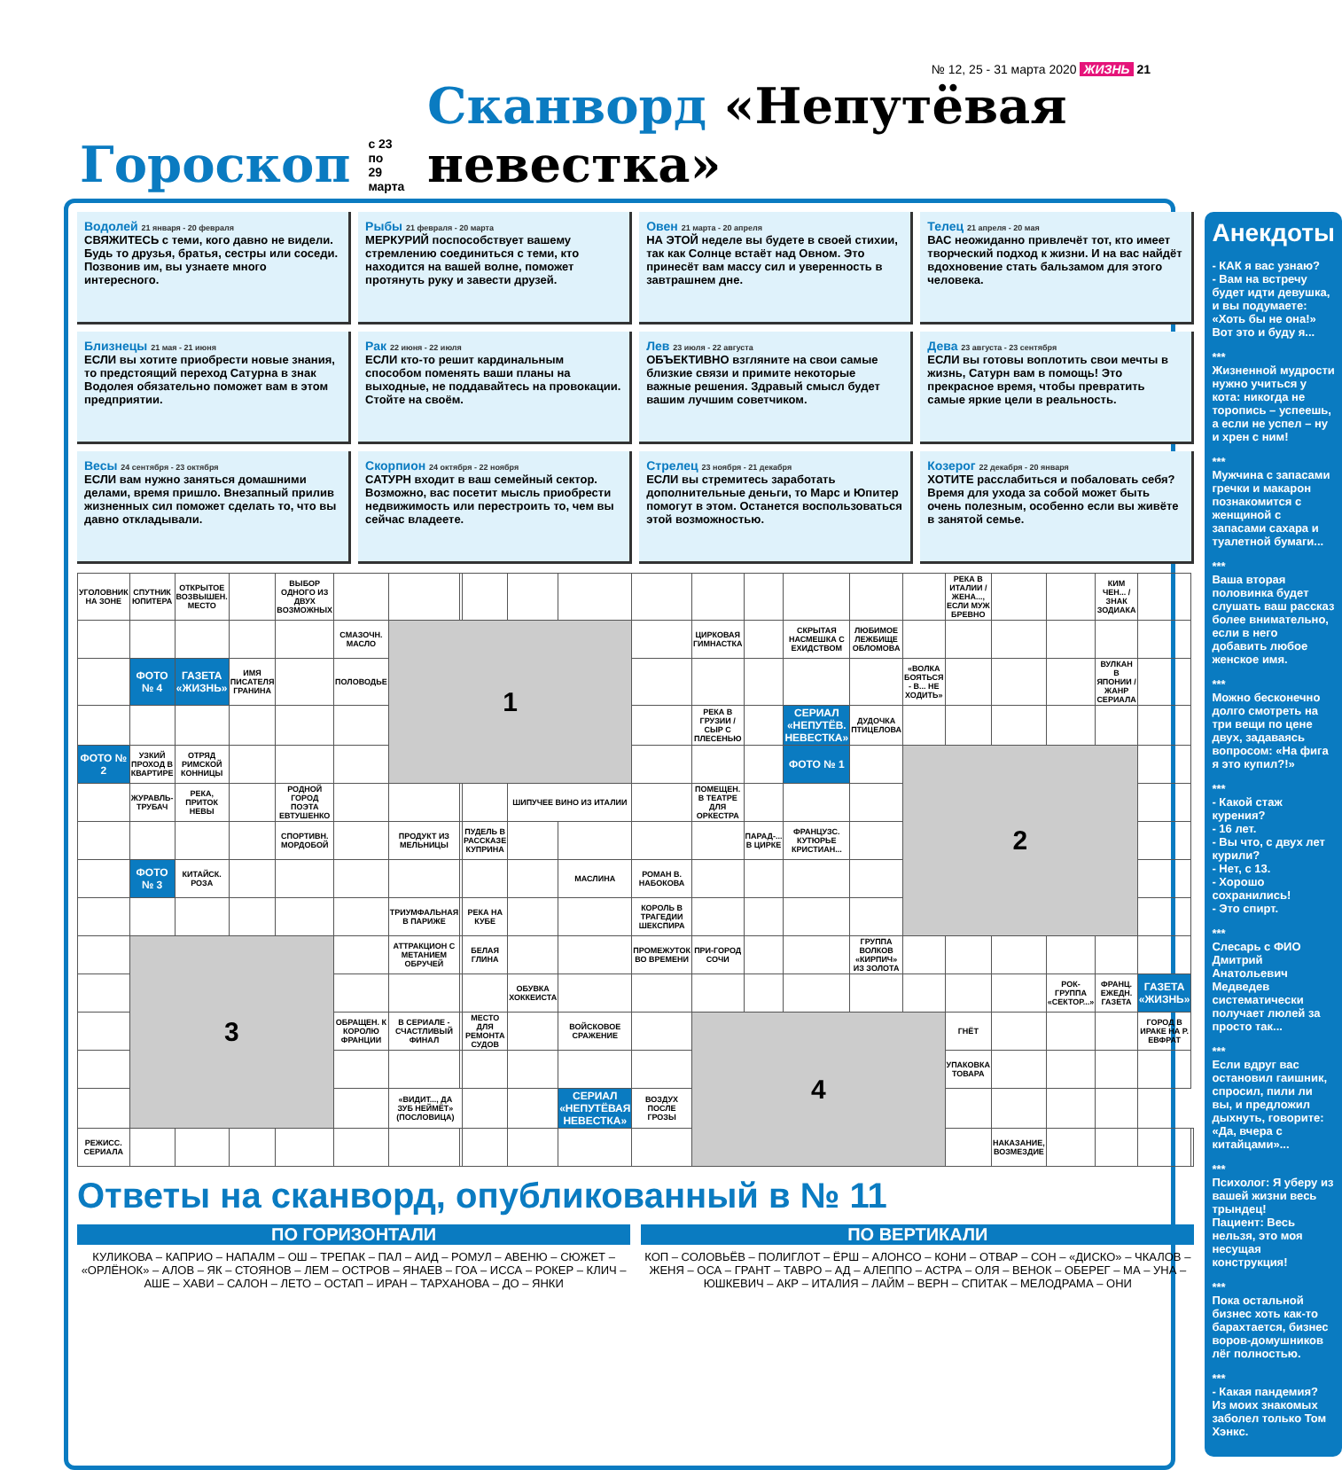№ 12, 25 - 31 марта 2020 ЖИЗНЬ 21
Гороскоп с 23 по
29 марта Сканворд «Непутёвая невестка»
Водолей 21 января - 20 февраля
СВЯЖИТЕСЬ с теми, кого давно не видели. Будь то друзья, братья, сестры или соседи. Позвонив им, вы узнаете много интересного.
Рыбы 21 февраля - 20 марта
МЕРКУРИЙ поспособствует вашему стремлению соединиться с теми, кто находится на вашей волне, поможет протянуть руку и завести друзей.
Овен 21 марта - 20 апреля
НА ЭТОЙ неделе вы будете в своей стихии, так как Солнце встаёт над Овном. Это принесёт вам массу сил и уверенность в завтрашнем дне.
Телец 21 апреля - 20 мая
ВАС неожиданно привлечёт тот, кто имеет творческий подход к жизни. И на вас найдёт вдохновение стать бальзамом для этого человека.
Близнецы 21 мая - 21 июня
ЕСЛИ вы хотите приобрести новые знания, то предстоящий переход Сатурна в знак Водолея обязательно поможет вам в этом предприятии.
Рак 22 июня - 22 июля
ЕСЛИ кто-то решит кардинальным способом поменять ваши планы на выходные, не поддавайтесь на провокации. Стойте на своём.
Лев 23 июля - 22 августа
ОБЪЕКТИВНО взгляните на свои самые близкие связи и примите некоторые важные решения. Здравый смысл будет вашим лучшим советчиком.
Дева 23 августа - 23 сентября
ЕСЛИ вы готовы воплотить свои мечты в жизнь, Сатурн вам в помощь! Это прекрасное время, чтобы превратить самые яркие цели в реальность.
Весы 24 сентября - 23 октября
ЕСЛИ вам нужно заняться домашними делами, время пришло. Внезапный прилив жизненных сил поможет сделать то, что вы давно откладывали.
Скорпион 24 октября - 22 ноября
САТУРН входит в ваш семейный сектор. Возможно, вас посетит мысль приобрести недвижимость или перестроить то, чем вы сейчас владеете.
Стрелец 23 ноября - 21 декабря
ЕСЛИ вы стремитесь заработать дополнительные деньги, то Марс и Юпитер помогут в этом. Останется воспользоваться этой возможностью.
Козерог 22 декабря - 20 января
ХОТИТЕ расслабиться и побаловать себя? Время для ухода за собой может быть очень полезным, особенно если вы живёте в занятой семье.
| УГОЛОВНИК НА ЗОНЕ | СПУТНИК ЮПИТЕРА | ОТКРЫТОЕ ВОЗВЫШЕН. МЕСТО | | ВЫБОР ОДНОГО ИЗ ДВУХ ВОЗМОЖНЫХ | | | | | | | | | | | | | РЕКА В ИТАЛИИ / ЖЕНА..., ЕСЛИ МУЖ БРЕВНО | | | КИМ ЧЕН... / ЗНАК ЗОДИАКА | | |
| | | | | | СМАЗОЧН. МАСЛО | 1 | | | | | | ЦИРКОВАЯ ГИМНАСТКА | | СКРЫТАЯ НАСМЕШКА С ЕХИДСТВОМ | ЛЮБИМОЕ ЛЕЖБИЩЕ ОБЛОМОВА | | | | | | | |
| | ФОТО № 4 | ГАЗЕТА «ЖИЗНЬ» | ИМЯ ПИСАТЕЛЯ ГРАНИНА | | ПОЛОВОДЬЕ | | | | | | | | | | | «ВОЛКА БОЯТЬСЯ - В... НЕ ХОДИТЬ» | | | | ВУЛКАН В ЯПОНИИ / ЖАНР СЕРИАЛА | | |
| | | | | | | | | | | | | РЕКА В ГРУЗИИ / СЫР С ПЛЕСЕНЬЮ | | СЕРИАЛ «НЕПУТЁВ. НЕВЕСТКА» | ДУДОЧКА ПТИЦЕЛОВА | | | | | | | |
| ФОТО № 2 | УЗКИЙ ПРОХОД В КВАРТИРЕ | ОТРЯД РИМСКОЙ КОННИЦЫ | | | | | | | | | | | | ФОТО № 1 | | 2 | | | | | | |
| | ЖУРАВЛЬ-ТРУБАЧ | РЕКА, ПРИТОК НЕВЫ | | РОДНОЙ ГОРОД ПОЭТА ЕВТУШЕНКО | | | | | ШИПУЧЕЕ ВИНО ИЗ ИТАЛИИ | | | ПОМЕЩЕН. В ТЕАТРЕ ДЛЯ ОРКЕСТРА | | | | | | | | | | |
| | | | | СПОРТИВН. МОРДОБОЙ | | ПРОДУКТ ИЗ МЕЛЬНИЦЫ | | ПУДЕЛЬ В РАССКАЗЕ КУПРИНА | | | | | ПАРАД-... В ЦИРКЕ | ФРАНЦУЗС. КУТЮРЬЕ КРИСТИАН... | | | | | | | | |
| | ФОТО № 3 | КИТАЙСК. РОЗА | | | | | | | | МАСЛИНА | РОМАН В. НАБОКОВА | | | | | | | | | | | |
| | | | | | | ТРИУМФАЛЬНАЯ В ПАРИЖЕ | | РЕКА НА КУБЕ | | | КОРОЛЬ В ТРАГЕДИИ ШЕКСПИРА | | | | | | | | | | | |
| | 3 | | | | | АТТРАКЦИОН С МЕТАНИЕМ ОБРУЧЕЙ | | БЕЛАЯ ГЛИНА | | | ПРОМЕЖУТОК ВО ВРЕМЕНИ | ПРИ-ГОРОД СОЧИ | | | ГРУППА ВОЛКОВ «КИРПИЧ» ИЗ ЗОЛОТА | | | | | | | |
| | | | | | | | | | ОБУВКА ХОККЕИСТА | | | | | | | | | | РОК-ГРУППА «СЕКТОР...» | ФРАНЦ. ЕЖЕДН. ГАЗЕТА | ГАЗЕТА «ЖИЗНЬ» | |
| | | | | | ОБРАЩЕН. К КОРОЛЮ ФРАНЦИИ | В СЕРИАЛЕ - СЧАСТЛИВЫЙ ФИНАЛ | | МЕСТО ДЛЯ РЕМОНТА СУДОВ | | ВОЙСКОВОЕ СРАЖЕНИЕ | | 4 | | | | | ГНЁТ | | | | ГОРОД В ИРАКЕ НА Р. ЕВФРАТ | |
| | | | | | | | | | | | | | | | | | УПАКОВКА ТОВАРА | | | | | |
| | | | | | | «ВИДИТ..., ДА ЗУБ НЕЙМЁТ» (ПОСЛОВИЦА) | | | | СЕРИАЛ «НЕПУТЁВАЯ НЕВЕСТКА» | ВОЗДУХ ПОСЛЕ ГРОЗЫ | | | | | | | | | | | |
| РЕЖИСС. СЕРИАЛА | | | | | | | | | | | | | | | | | | НАКАЗАНИЕ, ВОЗМЕЗДИЕ | | | | |
Ответы на сканворд, опубликованный в № 11
ПО ГОРИЗОНТАЛИ
КУЛИКОВА – КАПРИО – НАПАЛМ – ОШ – ТРЕПАК – ПАЛ – АИД – РОМУЛ – АВЕНЮ – СЮЖЕТ – «ОРЛЁНОК» – АЛОВ – ЯК – СТОЯНОВ – ЛЕМ – ОСТРОВ – ЯНАЕВ – ГОА – ИССА – РОКЕР – КЛИЧ – АШЕ – ХАВИ – САЛОН – ЛЕТО – ОСТАП – ИРАН – ТАРХАНОВА – ДО – ЯНКИ
ПО ВЕРТИКАЛИ
КОП – СОЛОВЬЁВ – ПОЛИГЛОТ – ЁРШ – АЛОНСО – КОНИ – ОТВАР – СОН – «ДИСКО» – ЧКАЛОВ – ЖЕНЯ – ОСА – ГРАНТ – ТАВРО – АД – АЛЕППО – АСТРА – ОЛЯ – ВЕНОК – ОБЕРЕГ – МА – УНА – ЮШКЕВИЧ – АКР – ИТАЛИЯ – ЛАЙМ – ВЕРН – СПИТАК – МЕЛОДРАМА – ОНИ
Анекдоты
- КАК я вас узнаю?
- Вам на встречу будет идти девушка, и вы подумаете: «Хоть бы не она!» Вот это и буду я...
***
Жизненной мудрости нужно учиться у кота: никогда не торопись – успеешь, а если не успел – ну и хрен с ним!
***
Мужчина с запасами гречки и макарон познакомится с женщиной с запасами сахара и туалетной бумаги...
***
Ваша вторая половинка будет слушать ваш рассказ более внимательно, если в него добавить любое женское имя.
***
Можно бесконечно долго смотреть на три вещи по цене двух, задаваясь вопросом: «На фига я это купил?!»
***
- Какой стаж курения?
- 16 лет.
- Вы что, с двух лет курили?
- Нет, с 13.
- Хорошо сохранились!
- Это спирт.
***
Слесарь с ФИО Дмитрий Анатольевич Медведев систематически получает люлей за просто так...
***
Если вдруг вас остановил гаишник, спросил, пили ли вы, и предложил дыхнуть, говорите: «Да, вчера с китайцами»...
***
Психолог: Я уберу из вашей жизни весь трындец!
Пациент: Весь нельзя, это моя несущая конструкция!
***
Пока остальной бизнес хоть как-то барахтается, бизнес воров-домушников лёг полностью.
***
- Какая пандемия? Из моих знакомых заболел только Том Хэнкс.